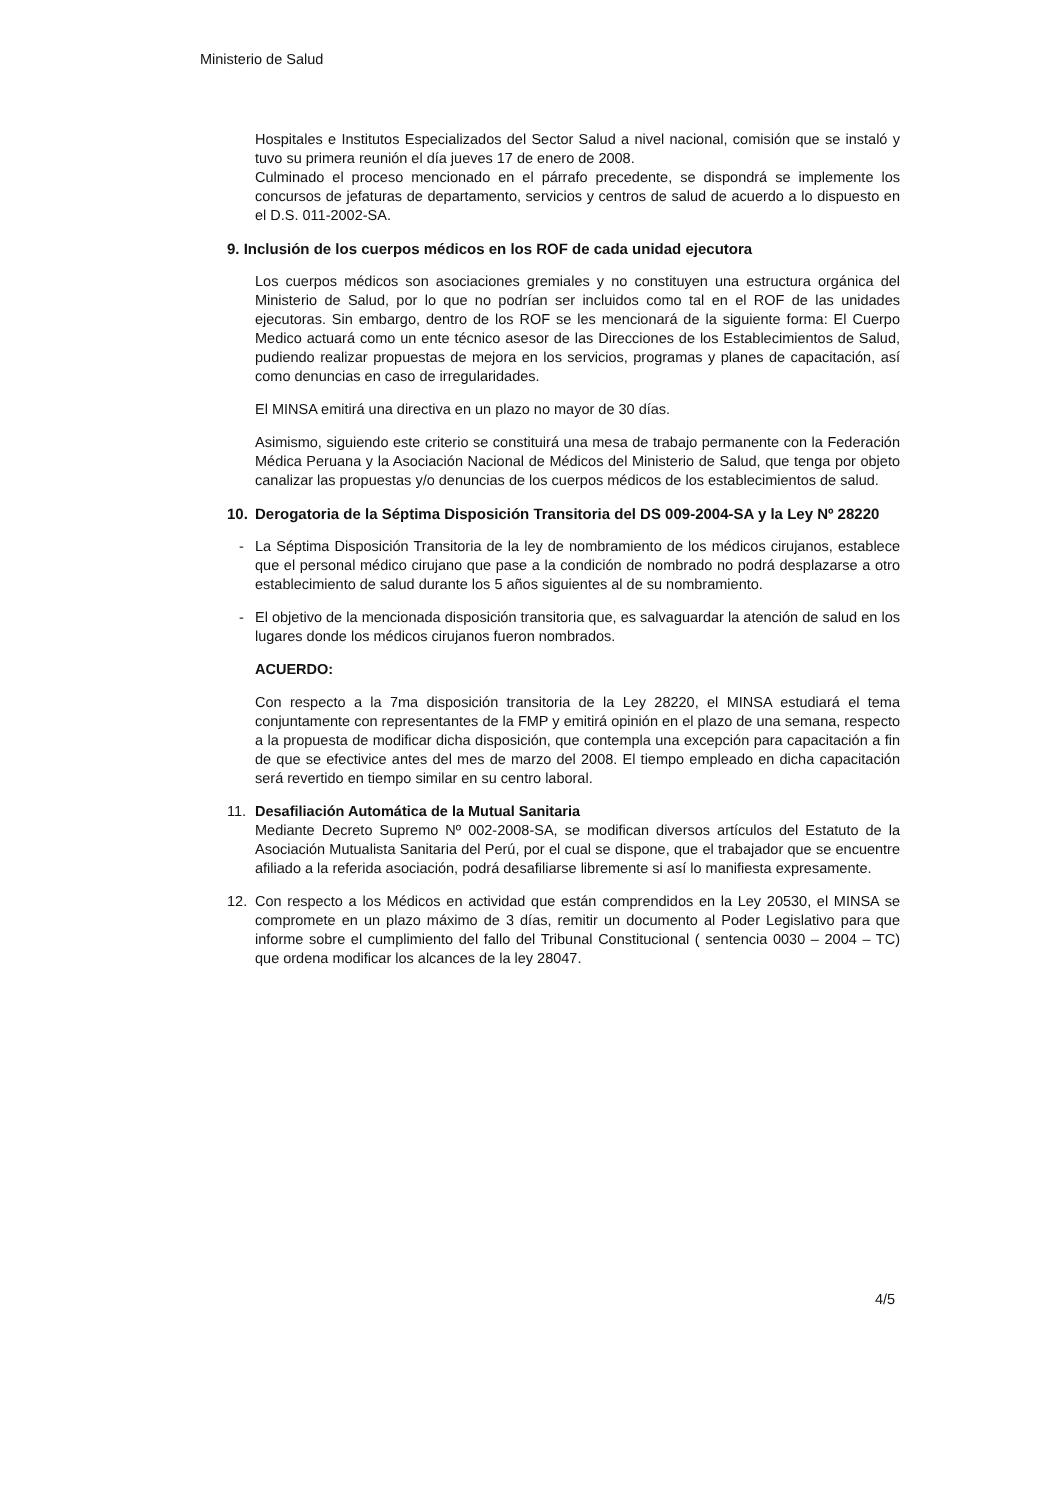Ministerio de Salud
Hospitales e Institutos Especializados del Sector Salud a nivel nacional, comisión que se instaló y tuvo su primera reunión el día jueves 17 de enero de 2008.
Culminado el proceso mencionado en el párrafo precedente, se dispondrá se implemente los concursos de jefaturas de departamento, servicios y centros de salud de acuerdo a lo dispuesto en el D.S. 011-2002-SA.
9. Inclusión de los cuerpos médicos en los ROF de cada unidad ejecutora
Los cuerpos médicos son asociaciones gremiales y no constituyen una estructura orgánica del Ministerio de Salud, por lo que no podrían ser incluidos como tal en el ROF de las unidades ejecutoras. Sin embargo, dentro de los ROF se les mencionará de la siguiente forma: El Cuerpo Medico actuará como un ente técnico asesor de las Direcciones de los Establecimientos de Salud, pudiendo realizar propuestas de mejora en los servicios, programas y planes de capacitación, así como denuncias en caso de irregularidades.
El MINSA emitirá una directiva en un plazo no mayor de 30 días.
Asimismo, siguiendo este criterio se constituirá una mesa de trabajo permanente con la Federación Médica Peruana y la Asociación Nacional de Médicos del Ministerio de Salud, que tenga por objeto canalizar las propuestas y/o denuncias de los cuerpos médicos de los establecimientos de salud.
10. Derogatoria de la Séptima Disposición Transitoria del DS 009-2004-SA y la Ley Nº 28220
- La Séptima Disposición Transitoria de la ley de nombramiento de los médicos cirujanos, establece que el personal médico cirujano que pase a la condición de nombrado no podrá desplazarse a otro establecimiento de salud durante los 5 años siguientes al de su nombramiento.
- El objetivo de la mencionada disposición transitoria que, es salvaguardar la atención de salud en los lugares donde los médicos cirujanos fueron nombrados.
ACUERDO:
Con respecto a la 7ma disposición transitoria de la Ley 28220, el MINSA estudiará el tema conjuntamente con representantes de la FMP y emitirá opinión en el plazo de una semana, respecto a la propuesta de modificar dicha disposición, que contempla una excepción para capacitación a fin de que se efectivice antes del mes de marzo del 2008. El tiempo empleado en dicha capacitación será revertido en tiempo similar en su centro laboral.
11. Desafiliación Automática de la Mutual Sanitaria
Mediante Decreto Supremo Nº 002-2008-SA, se modifican diversos artículos del Estatuto de la Asociación Mutualista Sanitaria del Perú, por el cual se dispone, que el trabajador que se encuentre afiliado a la referida asociación, podrá desafiliarse libremente si así lo manifiesta expresamente.
12. Con respecto a los Médicos en actividad que están comprendidos en la Ley 20530, el MINSA se compromete en un plazo máximo de 3 días, remitir un documento al Poder Legislativo para que informe sobre el cumplimiento del fallo del Tribunal Constitucional ( sentencia 0030 – 2004 – TC) que ordena modificar los alcances de la ley 28047.
4/5